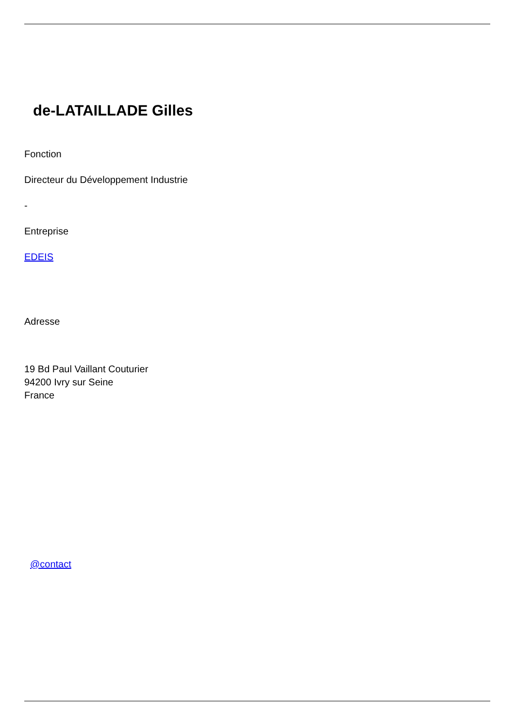de-LATAILLADE Gilles
Fonction
Directeur du Développement Industrie
-
Entreprise
EDEIS
Adresse
19 Bd Paul Vaillant Couturier
94200 Ivry sur Seine
France
@contact